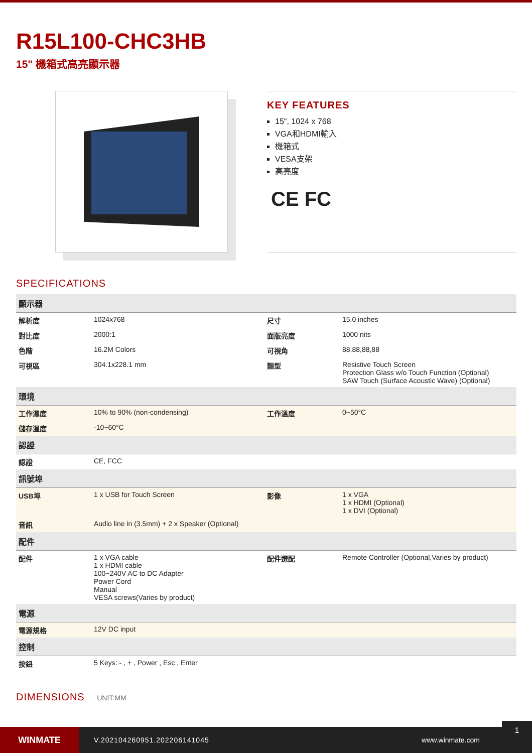R15L100-CHC3HB
15" 機箱式高亮顯示器
KEY FEATURES
15", 1024 x 768
VGA和HDMI輸入
機箱式
VESA支架
高亮度
CE FC
SPECIFICATIONS
| 顯示器 | | | |
| --- | --- | --- | --- |
| 解析度 | 1024x768 | 尺寸 | 15.0 inches |
| 對比度 | 2000:1 | 面版亮度 | 1000 nits |
| 色階 | 16.2M Colors | 可視角 | 88,88,88,88 |
| 可視區 | 304.1x228.1 mm | 類型 | Resistive Touch Screen Protection Glass w/o Touch Function (Optional) SAW Touch (Surface Acoustic Wave) (Optional) |
| 環境 | | | |
| 工作濕度 | 10% to 90% (non-condensing) | 工作溫度 | 0~50°C |
| 儲存溫度 | -10~60°C | | |
| 認證 | | | |
| 認證 | CE, FCC | | |
| 訊號埠 | | | |
| USB埠 | 1 x USB for Touch Screen | 影像 | 1 x VGA 1 x HDMI (Optional) 1 x DVI (Optional) |
| 音訊 | Audio line in (3.5mm) + 2 x Speaker (Optional) | | |
| 配件 | | | |
| 配件 | 1 x VGA cable 1 x HDMI cable 100~240V AC to DC Adapter Power Cord Manual VESA screws(Varies by product) | 配件選配 | Remote Controller (Optional,Varies by product) |
| 電源 | | | |
| 電源規格 | 12V DC input | | |
| 控制 | | | |
| 按鈕 | 5 Keys: - , + , Power , Esc , Enter | | |
DIMENSIONS UNIT:MM
WINMATE
V.202104260951.202206141045 www.winmate.com
1